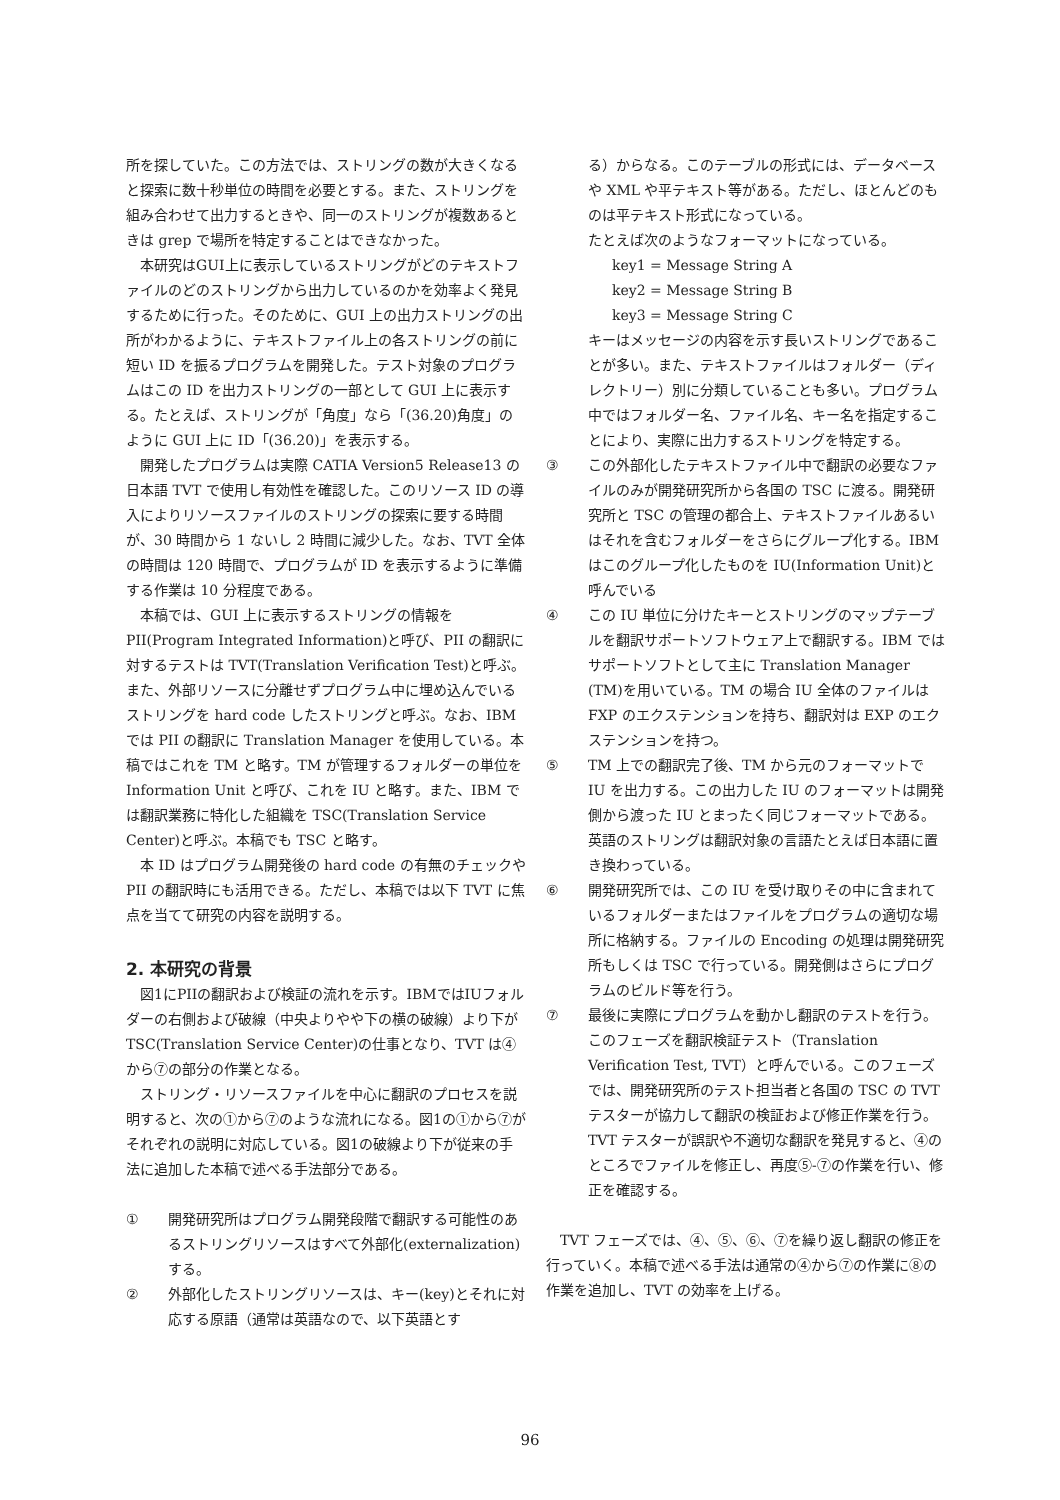所を探していた。この方法では、ストリングの数が大きくなると探索に数十秒単位の時間を必要とする。また、ストリングを組み合わせて出力するときや、同一のストリングが複数あるときは grep で場所を特定することはできなかった。
本研究はGUI上に表示しているストリングがどのテキストファイルのどのストリングから出力しているのかを効率よく発見するために行った。そのために、GUI 上の出力ストリングの出所がわかるように、テキストファイル上の各ストリングの前に短い ID を振るプログラムを開発した。テスト対象のプログラムはこの ID を出力ストリングの一部として GUI 上に表示する。たとえば、ストリングが「角度」なら「(36.20)角度」のように GUI 上に ID「(36.20)」を表示する。
開発したプログラムは実際 CATIA Version5 Release13 の日本語 TVT で使用し有効性を確認した。このリソース ID の導入によりリソースファイルのストリングの探索に要する時間が、30 時間から 1 ないし 2 時間に減少した。なお、TVT 全体の時間は 120 時間で、プログラムが ID を表示するように準備する作業は 10 分程度である。
本稿では、GUI 上に表示するストリングの情報を PII(Program Integrated Information)と呼び、PII の翻訳に対するテストは TVT(Translation Verification Test)と呼ぶ。また、外部リソースに分離せずプログラム中に埋め込んでいるストリングを hard code したストリングと呼ぶ。なお、IBM では PII の翻訳に Translation Manager を使用している。本稿ではこれを TM と略す。TM が管理するフォルダーの単位を Information Unit と呼び、これを IU と略す。また、IBM では翻訳業務に特化した組織を TSC(Translation Service Center)と呼ぶ。本稿でも TSC と略す。
本 ID はプログラム開発後の hard code の有無のチェックや PII の翻訳時にも活用できる。ただし、本稿では以下 TVT に焦点を当てて研究の内容を説明する。
2. 本研究の背景
図1にPIIの翻訳および検証の流れを示す。IBMではIUフォルダーの右側および破線（中央よりやや下の横の破線）より下が TSC(Translation Service Center)の仕事となり、TVT は④から⑦の部分の作業となる。
ストリング・リソースファイルを中心に翻訳のプロセスを説明すると、次の①から⑦のような流れになる。図1の①から⑦がそれぞれの説明に対応している。図1の破線より下が従来の手法に追加した本稿で述べる手法部分である。
① 開発研究所はプログラム開発段階で翻訳する可能性のあるストリングリソースはすべて外部化(externalization)する。
② 外部化したストリングリソースは、キー(key)とそれに対応する原語（通常は英語なので、以下英語とす
る）からなる。このテーブルの形式には、データベースや XML や平テキスト等がある。ただし、ほとんどのものは平テキスト形式になっている。
たとえば次のようなフォーマットになっている。
key1 = Message String A
key2 = Message String B
key3 = Message String C
キーはメッセージの内容を示す長いストリングであることが多い。また、テキストファイルはフォルダー（ディレクトリー）別に分類していることも多い。プログラム中ではフォルダー名、ファイル名、キー名を指定することにより、実際に出力するストリングを特定する。
③ この外部化したテキストファイル中で翻訳の必要なファイルのみが開発研究所から各国の TSC に渡る。開発研究所と TSC の管理の都合上、テキストファイルあるいはそれを含むフォルダーをさらにグループ化する。IBM はこのグループ化したものを IU(Information Unit)と呼んでいる
④ この IU 単位に分けたキーとストリングのマップテーブルを翻訳サポートソフトウェア上で翻訳する。IBM ではサポートソフトとして主に Translation Manager (TM)を用いている。TM の場合 IU 全体のファイルは FXP のエクステンションを持ち、翻訳対は EXP のエクステンションを持つ。
⑤ TM 上での翻訳完了後、TM から元のフォーマットで IU を出力する。この出力した IU のフォーマットは開発側から渡った IU とまったく同じフォーマットである。英語のストリングは翻訳対象の言語たとえば日本語に置き換わっている。
⑥ 開発研究所では、この IU を受け取りその中に含まれているフォルダーまたはファイルをプログラムの適切な場所に格納する。ファイルの Encoding の処理は開発研究所もしくは TSC で行っている。開発側はさらにプログラムのビルド等を行う。
⑦ 最後に実際にプログラムを動かし翻訳のテストを行う。このフェーズを翻訳検証テスト（Translation Verification Test, TVT）と呼んでいる。このフェーズでは、開発研究所のテスト担当者と各国の TSC の TVT テスターが協力して翻訳の検証および修正作業を行う。TVT テスターが誤訳や不適切な翻訳を発見すると、④のところでファイルを修正し、再度⑤-⑦の作業を行い、修正を確認する。
TVT フェーズでは、④、⑤、⑥、⑦を繰り返し翻訳の修正を行っていく。本稿で述べる手法は通常の④から⑦の作業に⑧の作業を追加し、TVT の効率を上げる。
96